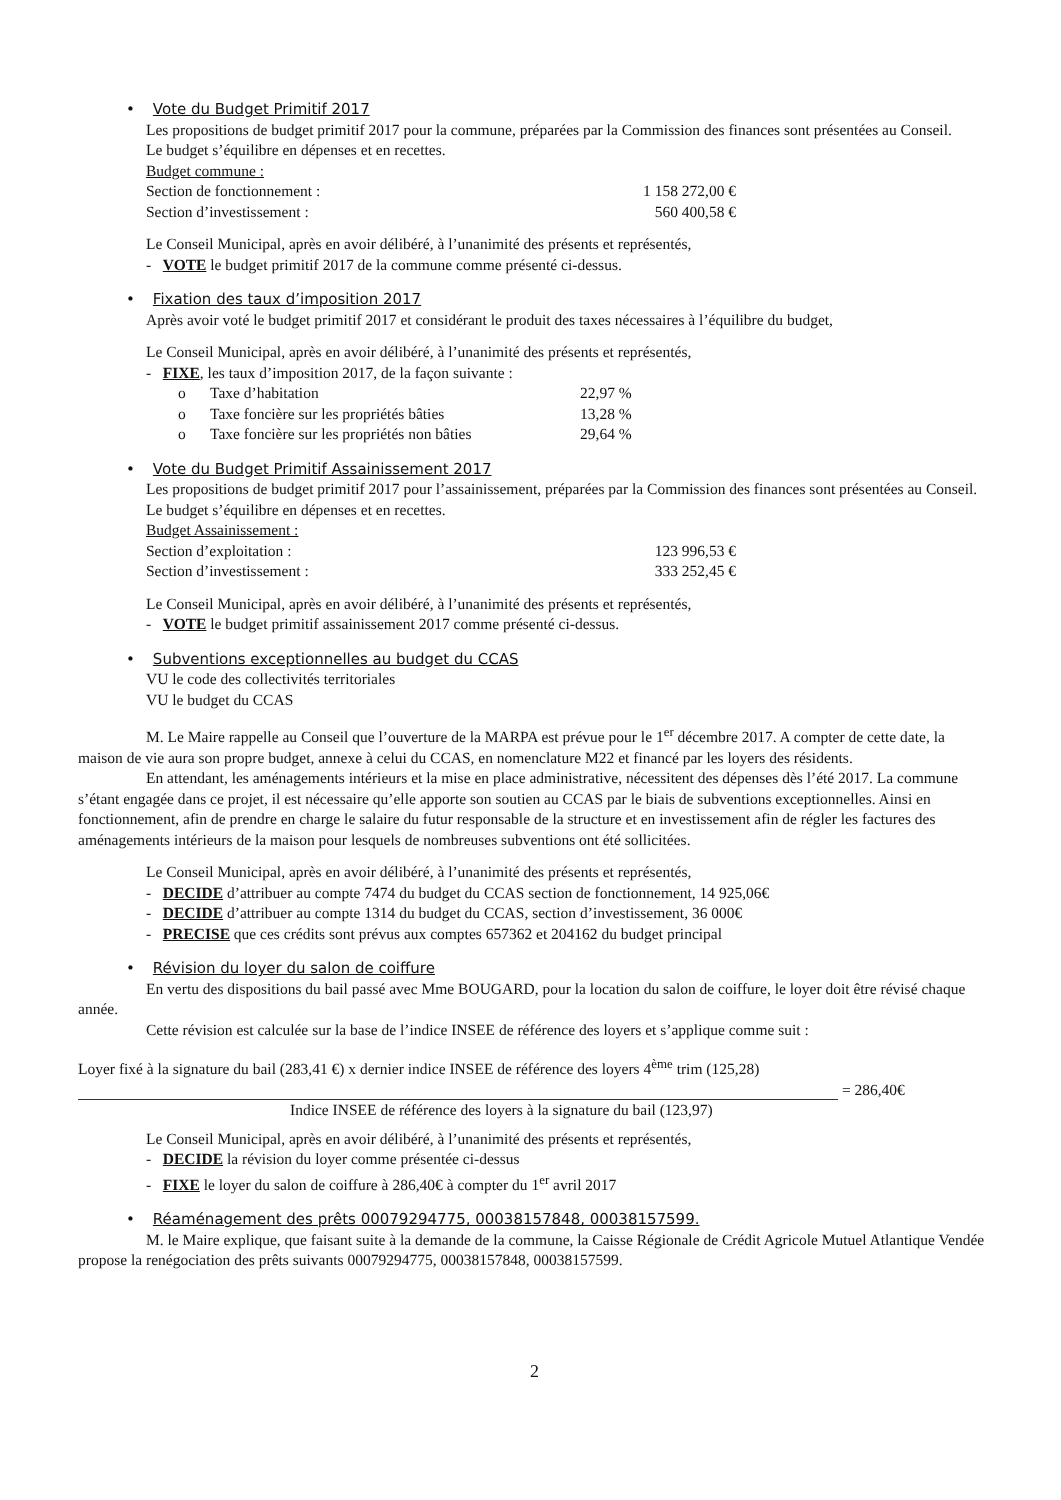• Vote du Budget Primitif 2017
Les propositions de budget primitif 2017 pour la commune, préparées par la Commission des finances sont présentées au Conseil.
Le budget s’équilibre en dépenses et en recettes.
Budget commune :
Section de fonctionnement : 1 158 272,00 €
Section d’investissement : 560 400,58 €
Le Conseil Municipal, après en avoir délibéré, à l’unanimité des présents et représentés,
- VOTE le budget primitif 2017 de la commune comme présenté ci-dessus.
• Fixation des taux d’imposition 2017
Après avoir voté le budget primitif 2017 et considérant le produit des taxes nécessaires à l’équilibre du budget,
Le Conseil Municipal, après en avoir délibéré, à l’unanimité des présents et représentés,
- FIXE, les taux d’imposition 2017, de la façon suivante :
o Taxe d’habitation 22,97 %
o Taxe foncière sur les propriétés bâties 13,28 %
o Taxe foncière sur les propriétés non bâties 29,64 %
• Vote du Budget Primitif Assainissement 2017
Les propositions de budget primitif 2017 pour l’assainissement, préparées par la Commission des finances sont présentées au Conseil.
Le budget s’équilibre en dépenses et en recettes.
Budget Assainissement :
Section d’exploitation : 123 996,53 €
Section d’investissement : 333 252,45 €
Le Conseil Municipal, après en avoir délibéré, à l’unanimité des présents et représentés,
- VOTE le budget primitif assainissement 2017 comme présenté ci-dessus.
• Subventions exceptionnelles au budget du CCAS
VU le code des collectivités territoriales
VU le budget du CCAS
M. Le Maire rappelle au Conseil que l’ouverture de la MARPA est prévue pour le 1<sup>er</sup> décembre 2017. A compter de cette date, la maison de vie aura son propre budget, annexe à celui du CCAS, en nomenclature M22 et financé par les loyers des résidents.
En attendant, les aménagements intérieurs et la mise en place administrative, nécessitent des dépenses dès l’été 2017. La commune s’étant engagée dans ce projet, il est nécessaire qu’elle apporte son soutien au CCAS par le biais de subventions exceptionnelles. Ainsi en fonctionnement, afin de prendre en charge le salaire du futur responsable de la structure et en investissement afin de régler les factures des aménagements intérieurs de la maison pour lesquels de nombreuses subventions ont été sollicitées.
Le Conseil Municipal, après en avoir délibéré, à l’unanimité des présents et représentés,
- DECIDE d’attribuer au compte 7474 du budget du CCAS section de fonctionnement, 14 925,06€
- DECIDE d’attribuer au compte 1314 du budget du CCAS, section d’investissement, 36 000€
- PRECISE que ces crédits sont prévus aux comptes 657362 et 204162 du budget principal
• Révision du loyer du salon de coiffure
En vertu des dispositions du bail passé avec Mme BOUGARD, pour la location du salon de coiffure, le loyer doit être révisé chaque année.
Cette révision est calculée sur la base de l’indice INSEE de référence des loyers et s’applique comme suit :
Loyer fixé à la signature du bail (283,41 €) x dernier indice INSEE de référence des loyers 4<sup>ème</sup> trim (125,28)
= 286,40€
Indice INSEE de référence des loyers à la signature du bail (123,97)
Le Conseil Municipal, après en avoir délibéré, à l’unanimité des présents et représentés,
- DECIDE la révision du loyer comme présentée ci-dessus
- FIXE le loyer du salon de coiffure à 286,40€ à compter du 1<sup>er</sup> avril 2017
• Réaménagement des prêts 00079294775, 00038157848, 00038157599.
M. le Maire explique, que faisant suite à la demande de la commune, la Caisse Régionale de Crédit Agricole Mutuel Atlantique Vendée propose la renégociation des prêts suivants 00079294775, 00038157848, 00038157599.
2